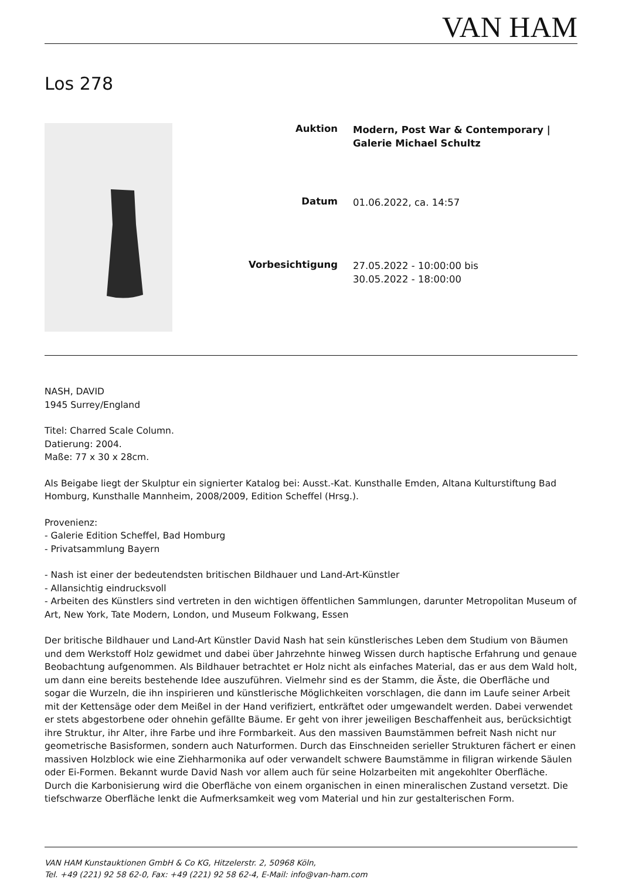VAN HAM
Los 278
| Auktion | Modern, Post War & Contemporary / Galerie Michael Schultz |
| Datum | 01.06.2022, ca. 14:57 |
| Vorbesichtigung | 27.05.2022 - 10:00:00 bis 30.05.2022 - 18:00:00 |
NASH, DAVID
1945 Surrey/England
Titel: Charred Scale Column.
Datierung: 2004.
Maße: 77 x 30 x 28cm.
Als Beigabe liegt der Skulptur ein signierter Katalog bei: Ausst.-Kat. Kunsthalle Emden, Altana Kulturstiftung Bad Homburg, Kunsthalle Mannheim, 2008/2009, Edition Scheffel (Hrsg.).
Provenienz:
- Galerie Edition Scheffel, Bad Homburg
- Privatsammlung Bayern
- Nash ist einer der bedeutendsten britischen Bildhauer und Land-Art-Künstler
- Allansichtig eindrucksvoll
- Arbeiten des Künstlers sind vertreten in den wichtigen öffentlichen Sammlungen, darunter Metropolitan Museum of Art, New York, Tate Modern, London, und Museum Folkwang, Essen
Der britische Bildhauer und Land-Art Künstler David Nash hat sein künstlerisches Leben dem Studium von Bäumen und dem Werkstoff Holz gewidmet und dabei über Jahrzehnte hinweg Wissen durch haptische Erfahrung und genaue Beobachtung aufgenommen. Als Bildhauer betrachtet er Holz nicht als einfaches Material, das er aus dem Wald holt, um dann eine bereits bestehende Idee auszuführen. Vielmehr sind es der Stamm, die Äste, die Oberfläche und sogar die Wurzeln, die ihn inspirieren und künstlerische Möglichkeiten vorschlagen, die dann im Laufe seiner Arbeit mit der Kettensäge oder dem Meißel in der Hand verifiziert, entkräftet oder umgewandelt werden. Dabei verwendet er stets abgestorbene oder ohnehin gefällte Bäume. Er geht von ihrer jeweiligen Beschaffenheit aus, berücksichtigt ihre Struktur, ihr Alter, ihre Farbe und ihre Formbarkeit. Aus den massiven Baumstämmen befreit Nash nicht nur geometrische Basisformen, sondern auch Naturformen. Durch das Einschneiden serieller Strukturen fächert er einen massiven Holzblock wie eine Ziehharmonika auf oder verwandelt schwere Baumstämme in filigran wirkende Säulen oder Ei-Formen. Bekannt wurde David Nash vor allem auch für seine Holzarbeiten mit angekohlter Oberfläche. Durch die Karbonisierung wird die Oberfläche von einem organischen in einen mineralischen Zustand versetzt. Die tiefschwarze Oberfläche lenkt die Aufmerksamkeit weg vom Material und hin zur gestalterischen Form.
VAN HAM Kunstauktionen GmbH & Co KG, Hitzelerstr. 2, 50968 Köln,
Tel. +49 (221) 92 58 62-0, Fax: +49 (221) 92 58 62-4, E-Mail: info@van-ham.com